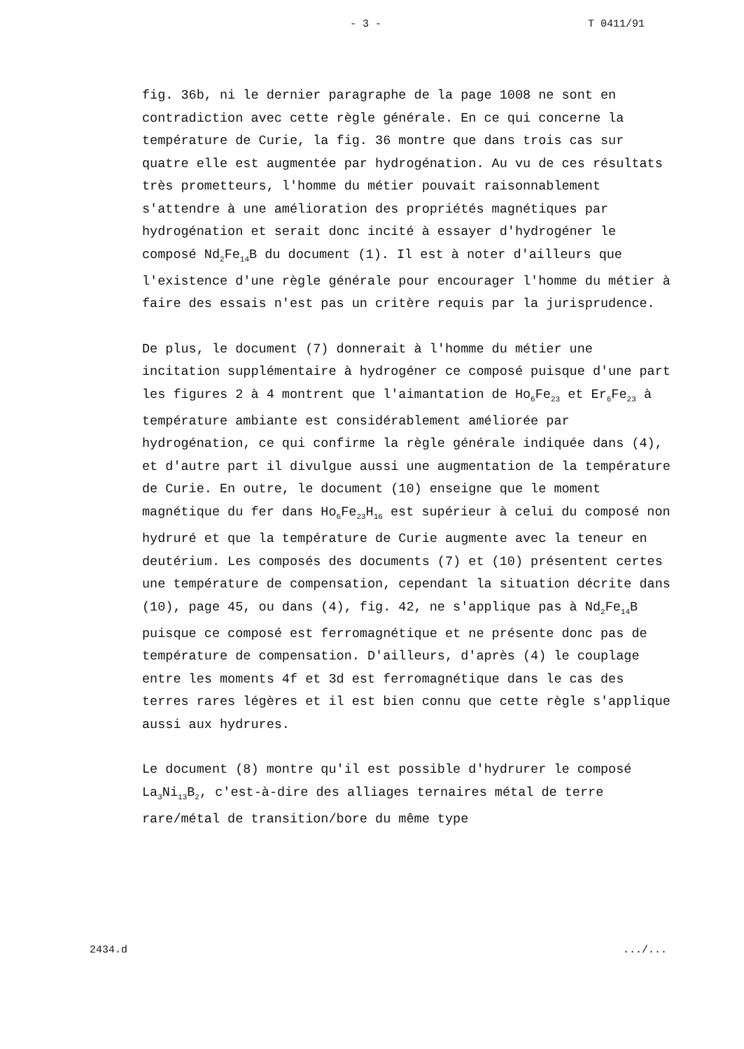- 3 - T 0411/91
fig. 36b, ni le dernier paragraphe de la page 1008 ne sont en contradiction avec cette règle générale. En ce qui concerne la température de Curie, la fig. 36 montre que dans trois cas sur quatre elle est augmentée par hydrogénation. Au vu de ces résultats très prometteurs, l'homme du métier pouvait raisonnablement s'attendre à une amélioration des propriétés magnétiques par hydrogénation et serait donc incité à essayer d'hydrogéner le composé Nd<sub>2</sub>Fe<sub>14</sub>B du document (1). Il est à noter d'ailleurs que l'existence d'une règle générale pour encourager l'homme du métier à faire des essais n'est pas un critère requis par la jurisprudence.
De plus, le document (7) donnerait à l'homme du métier une incitation supplémentaire à hydrogéner ce composé puisque d'une part les figures 2 à 4 montrent que l'aimantation de Ho<sub>6</sub>Fe<sub>23</sub> et Er<sub>6</sub>Fe<sub>23</sub> à température ambiante est considérablement améliorée par hydrogénation, ce qui confirme la règle générale indiquée dans (4), et d'autre part il divulgue aussi une augmentation de la température de Curie. En outre, le document (10) enseigne que le moment magnétique du fer dans Ho<sub>6</sub>Fe<sub>23</sub>H<sub>16</sub> est supérieur à celui du composé non hydruré et que la température de Curie augmente avec la teneur en deutérium. Les composés des documents (7) et (10) présentent certes une température de compensation, cependant la situation décrite dans (10), page 45, ou dans (4), fig. 42, ne s'applique pas à Nd<sub>2</sub>Fe<sub>14</sub>B puisque ce composé est ferromagnétique et ne présente donc pas de température de compensation. D'ailleurs, d'après (4) le couplage entre les moments 4f et 3d est ferromagnétique dans le cas des terres rares légères et il est bien connu que cette règle s'applique aussi aux hydrures.
Le document (8) montre qu'il est possible d'hydrurer le composé La<sub>3</sub>Ni<sub>13</sub>B<sub>2</sub>, c'est-à-dire des alliages ternaires métal de terre rare/métal de transition/bore du même type
2434.d.../...